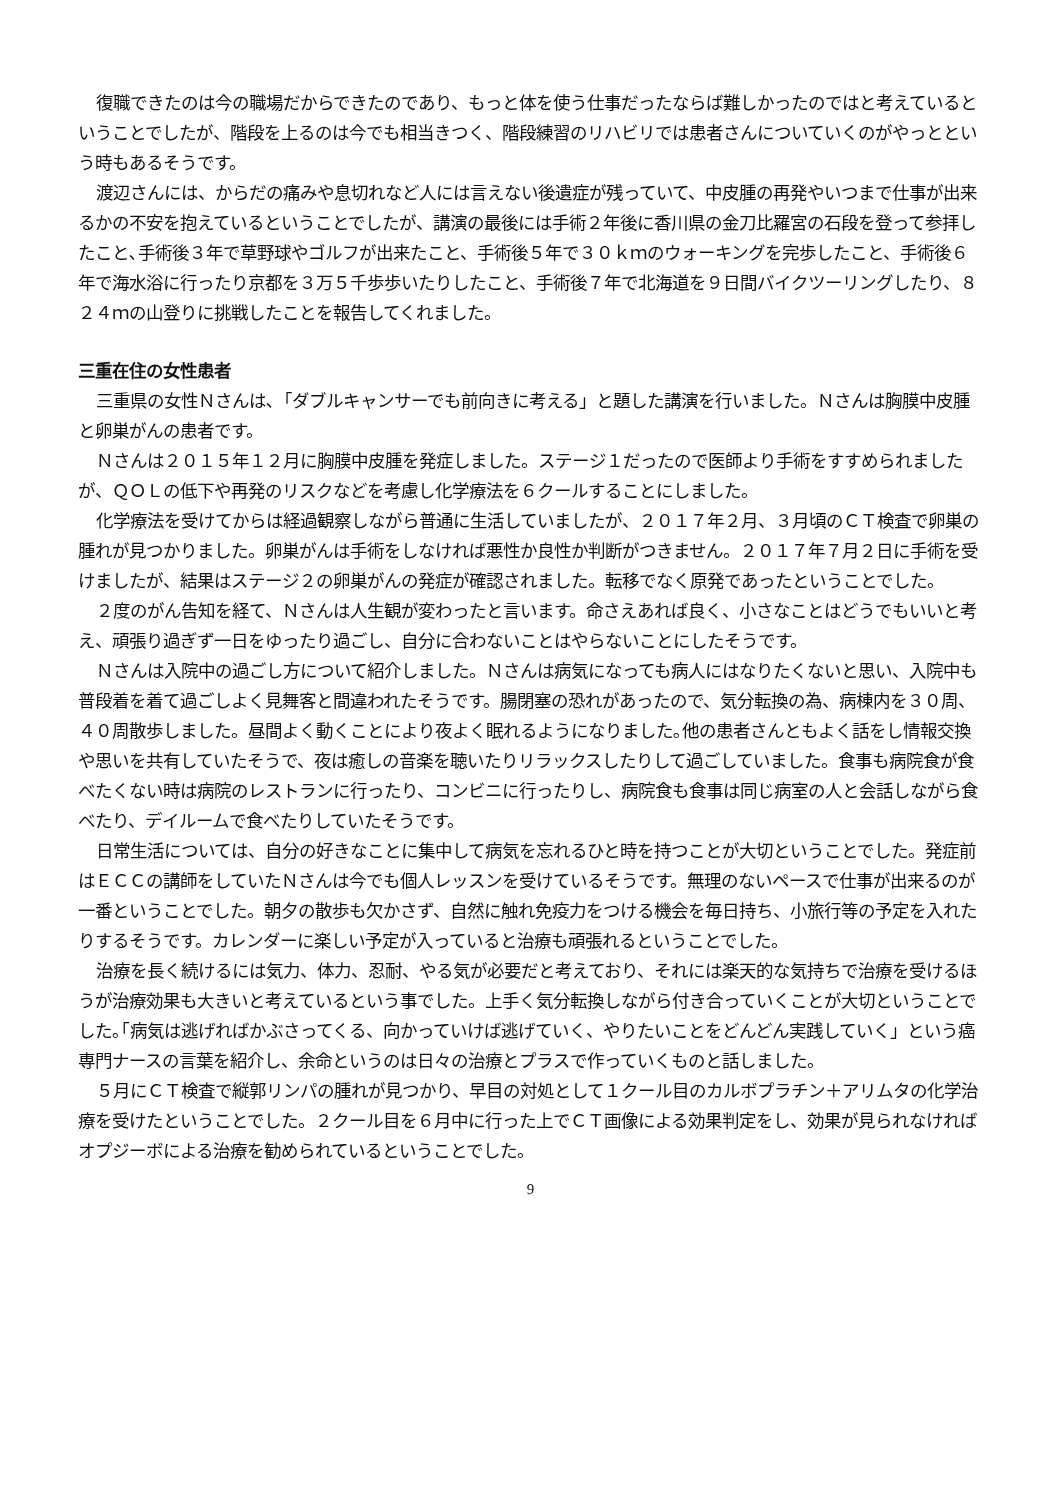復職できたのは今の職場だからできたのであり、もっと体を使う仕事だったならば難しかったのではと考えているということでしたが、階段を上るのは今でも相当きつく、階段練習のリハビリでは患者さんについていくのがやっとという時もあるそうです。
渡辺さんには、からだの痛みや息切れなど人には言えない後遺症が残っていて、中皮腫の再発やいつまで仕事が出来るかの不安を抱えているということでしたが、講演の最後には手術２年後に香川県の金刀比羅宮の石段を登って参拝したこと､手術後３年で草野球やゴルフが出来たこと、手術後５年で３０ｋｍのウォーキングを完歩したこと、手術後６年で海水浴に行ったり京都を３万５千歩歩いたりしたこと、手術後７年で北海道を９日間バイクツーリングしたり、８２４ｍの山登りに挑戦したことを報告してくれました。
三重在住の女性患者
三重県の女性Ｎさんは､「ダブルキャンサーでも前向きに考える」と題した講演を行いました。Ｎさんは胸膜中皮腫と卵巣がんの患者です。
Ｎさんは２０１５年１２月に胸膜中皮腫を発症しました。ステージ１だったので医師より手術をすすめられましたが、ＱＯＬの低下や再発のリスクなどを考慮し化学療法を６クールすることにしました。
化学療法を受けてからは経過観察しながら普通に生活していましたが、２０１７年２月、３月頃のＣＴ検査で卵巣の腫れが見つかりました。卵巣がんは手術をしなければ悪性か良性か判断がつきません。２０１７年７月２日に手術を受けましたが、結果はステージ２の卵巣がんの発症が確認されました。転移でなく原発であったということでした。
２度のがん告知を経て、Ｎさんは人生観が変わったと言います。命さえあれば良く、小さなことはどうでもいいと考え、頑張り過ぎず一日をゆったり過ごし、自分に合わないことはやらないことにしたそうです。
Ｎさんは入院中の過ごし方について紹介しました。Ｎさんは病気になっても病人にはなりたくないと思い、入院中も普段着を着て過ごしよく見舞客と間違われたそうです。腸閉塞の恐れがあったので、気分転換の為、病棟内を３０周、４０周散歩しました。昼間よく動くことにより夜よく眠れるようになりました｡他の患者さんともよく話をし情報交換や思いを共有していたそうで、夜は癒しの音楽を聴いたりリラックスしたりして過ごしていました。食事も病院食が食べたくない時は病院のレストランに行ったり、コンビニに行ったりし、病院食も食事は同じ病室の人と会話しながら食べたり、デイルームで食べたりしていたそうです。
日常生活については、自分の好きなことに集中して病気を忘れるひと時を持つことが大切ということでした。発症前はＥＣＣの講師をしていたＮさんは今でも個人レッスンを受けているそうです。無理のないペースで仕事が出来るのが一番ということでした。朝夕の散歩も欠かさず、自然に触れ免疫力をつける機会を毎日持ち、小旅行等の予定を入れたりするそうです。カレンダーに楽しい予定が入っていると治療も頑張れるということでした。
治療を長く続けるには気力、体力、忍耐、やる気が必要だと考えており、それには楽天的な気持ちで治療を受けるほうが治療効果も大きいと考えているという事でした。上手く気分転換しながら付き合っていくことが大切ということでした｡｢病気は逃げればかぶさってくる、向かっていけば逃げていく、やりたいことをどんどん実践していく」という癌専門ナースの言葉を紹介し、余命というのは日々の治療とプラスで作っていくものと話しました。
５月にＣＴ検査で縦郭リンパの腫れが見つかり、早目の対処として１クール目のカルボプラチン＋アリムタの化学治療を受けたということでした。２クール目を６月中に行った上でＣＴ画像による効果判定をし、効果が見られなければオプジーボによる治療を勧められているということでした。
9